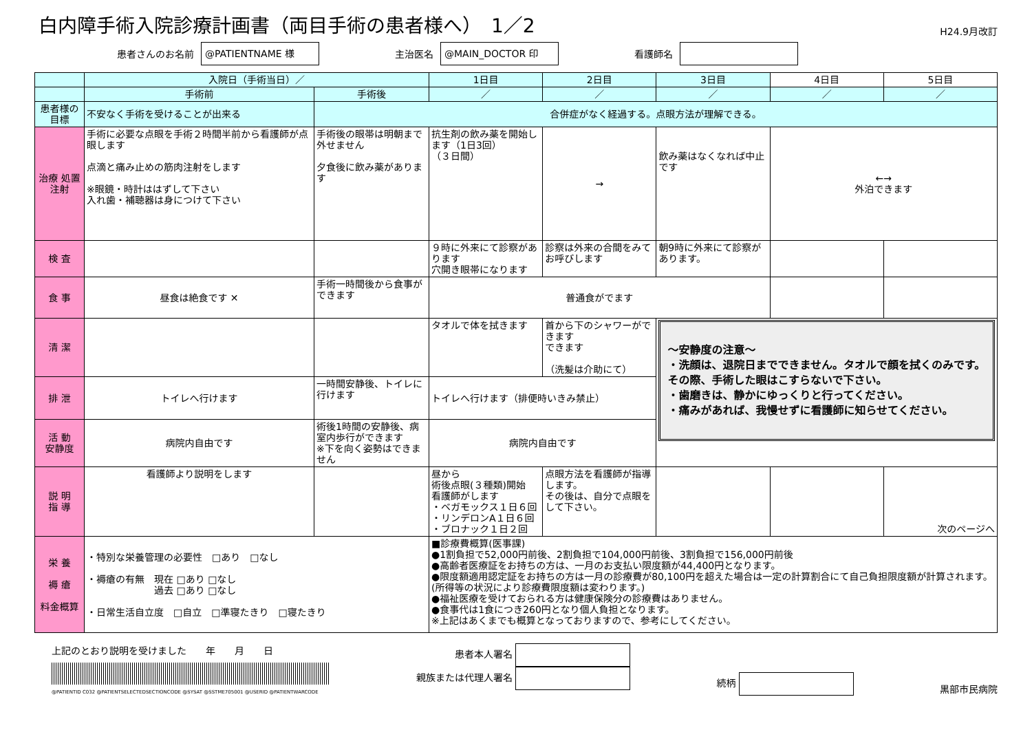白内障手術入院診療計画書（両目手術の患者様へ）　1／2
H24.9月改訂
患者さんのお名前 @PATIENTNAME 様 主治医名 @MAIN_DOCTOR 印 看護師名
| | 入院日（手術当日）／ | | 1日目 | 2日目 | 3日目 | 4日目 | 5日目 |
| --- | --- | --- | --- | --- | --- | --- | --- |
| | 手術前 | 手術後 | ／ | ／ | ／ | ／ | ／ |
| 患者様の目標 | 不安なく手術を受けることが出来る | 合併症がなく経過する。点眼方法が理解できる。 | | | | | |
| 治療 処置 注射 | 手術に必要な点眼を手術２時間半前から看護師が点眼します 点滴と痛み止めの筋肉注射をします ※眼鏡・時計ははずして下さい 入れ歯・補聴器は身につけて下さい | 手術後の眼帯は明朝まで外せません 夕食後に飲み薬があります | 抗生剤の飲み薬を開始します（1日3回） （３日間） | → | 飲み薬はなくなれば中止です | ←→ 外泊できます | |
| 検 査 | | | ９時に外来にて診察があります 穴開き眼帯になります | 診察は外来の合間をみてお呼びします | 朝9時に外来にて診察があります。 | | |
| 食 事 | 昼食は絶食です ✕ | 手術一時間後から食事ができます | 普通食がでます | | | | |
| 清 潔 | | | タオルで体を拭きます | 首から下のシャワーができます できます （洗髪は介助にて） | ～安静度の注意～ ・洗顔は、退院日までできません。タオルで顔を拭くのみです。その際、手術した眼はこすらないで下さい。 ・歯磨きは、静かにゆっくりと行ってください。 ・痛みがあれば、我慢せずに看護師に知らせてください。 | | |
| 排 泄 | トイレへ行けます | 一時間安静後、トイレに行けます | トイレへ行けます（排便時いきみ禁止） | | | | |
| 活 動 安静度 | 病院内自由です | 術後1時間の安静後、病室内歩行ができます ※下を向く姿勢はできません | 病院内自由です | | | | |
| 説 明 指 導 | 看護師より説明をします | | 昼から 術後点眼(３種類)開始 看護師がします ・ベガモックス１日６回 ・リンデロンA１日６回 ・ブロナック１日２回 | 点眼方法を看護師が指導します。 その後は、自分で点眼をして下さい。 | | | 次のページへ |
| 栄 養 褥 瘡 料金概算 | ・特別な栄養管理の必要性 □あり □なし ・褥瘡の有無 現在 □あり □なし 過去 □あり □なし ・日常生活自立度 □自立 □準寝たきり □寝たきり | | ■診療費概算(医事課) ●1割負担で52,000円前後、2割負担で104,000円前後、3割負担で156,000円前後 ●高齢者医療証をお持ちの方は、一月のお支払い限度額が44,400円となります。 ●限度額適用認定証をお持ちの方は一月の診療費が80,100円を超えた場合は一定の計算割合にて自己負担限度額が計算されます。(所得等の状況により診療費限度額は変わります。) ●福祉医療を受けておられる方は健康保険分の診療費はありません。 ●食事代は1食につき260円となり個人負担となります。 ※上記はあくまでも概算となっておりますので、参考にしてください。 | | | | |
上記のとおり説明を受けました　　年　　月　　日
@PATIENTID C032 @PATIENTSELECTEDSECTIONCODE @SYSAT @SSTME705001 @USERID @PATIENTWARCODE
患者本人署名
親族または代理人署名
続柄 黒部市民病院